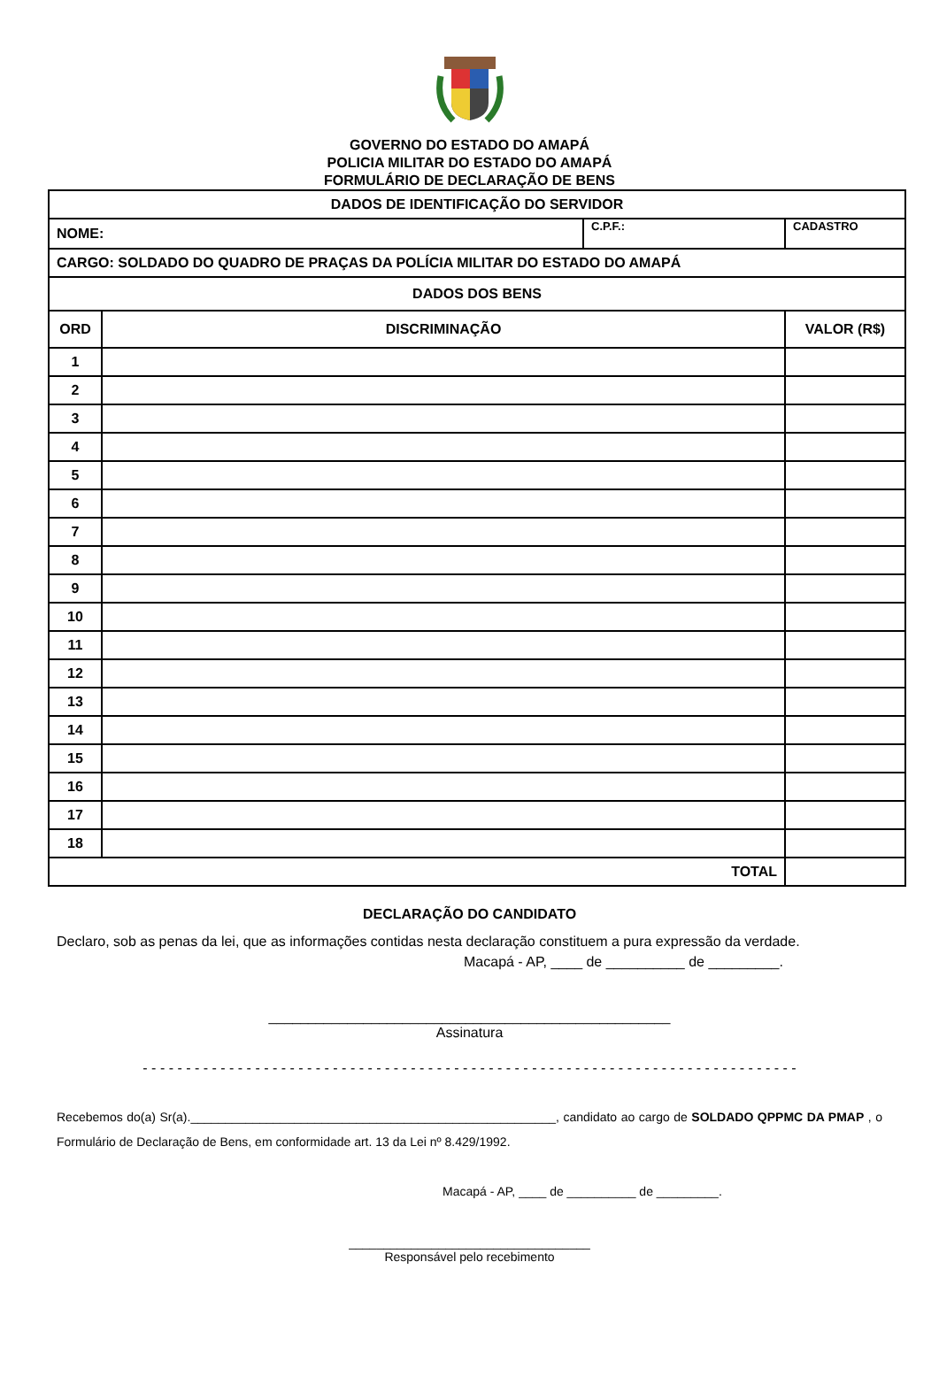GOVERNO DO ESTADO DO AMAPÁ
POLICIA MILITAR DO ESTADO DO AMAPÁ
FORMULÁRIO DE DECLARAÇÃO DE BENS
| DADOS DE IDENTIFICAÇÃO DO SERVIDOR | | | |
| NOME: | | C.P.F.: | CADASTRO |
| CARGO: SOLDADO DO QUADRO DE PRAÇAS DA POLÍCIA MILITAR DO ESTADO DO AMAPÁ | | | |
| DADOS DOS BENS | | | |
| ORD | DISCRIMINAÇÃO | | VALOR (R$) |
| 1 | | | |
| 2 | | | |
| 3 | | | |
| 4 | | | |
| 5 | | | |
| 6 | | | |
| 7 | | | |
| 8 | | | |
| 9 | | | |
| 10 | | | |
| 11 | | | |
| 12 | | | |
| 13 | | | |
| 14 | | | |
| 15 | | | |
| 16 | | | |
| 17 | | | |
| 18 | | | |
| TOTAL | | | |
DECLARAÇÃO DO CANDIDATO
Declaro, sob as penas da lei, que as informações contidas nesta declaração constituem a pura expressão da verdade.
Macapá - AP, ____ de __________ de _________.
___________________________________________________
Assinatura
- - - - - - - - - - - - - - - - - - - - - - - - - - - - - - - - - - - - - - - - - - - - - - - - - - - - - - - - - - - - - - - - - - - - - - - - - - - -
Recebemos do(a) Sr(a)._____________________________________________________, candidato ao cargo de SOLDADO QPPMC DA PMAP , o Formulário de Declaração de Bens, em conformidade art. 13 da Lei nº 8.429/1992.
Macapá - AP, ____ de __________ de _________.
___________________________________
Responsável pelo recebimento